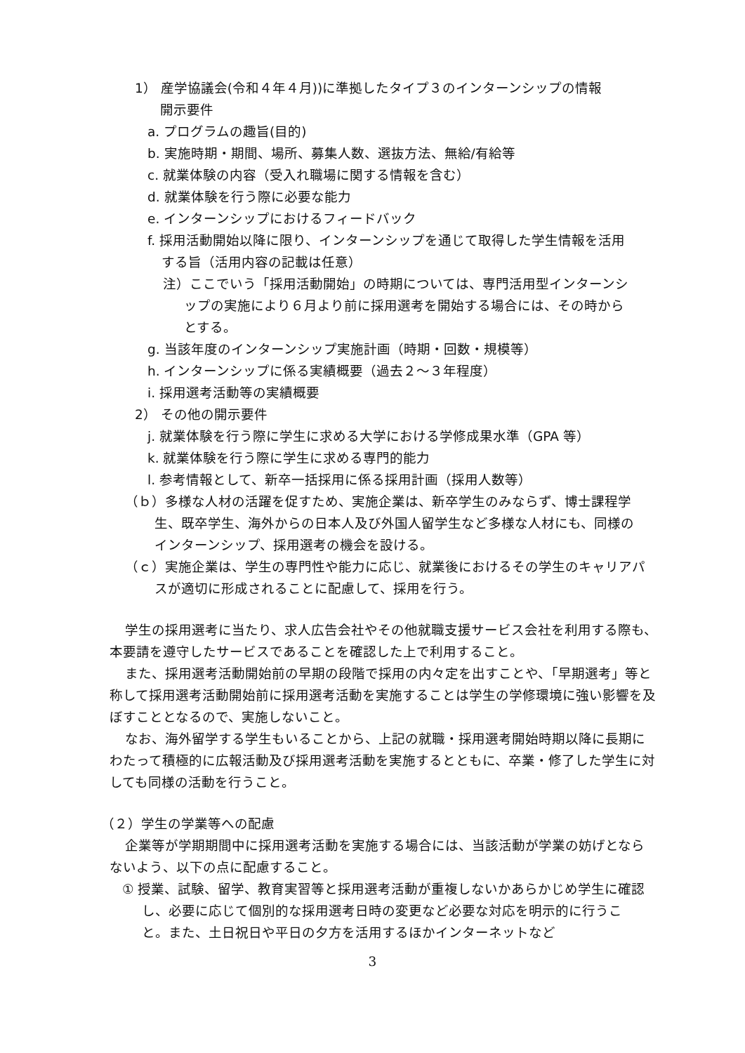1） 産学協議会(令和４年４月))に準拠したタイプ３のインターンシップの情報開示要件
a. プログラムの趣旨(目的)
b. 実施時期・期間、場所、募集人数、選抜方法、無給/有給等
c. 就業体験の内容（受入れ職場に関する情報を含む）
d. 就業体験を行う際に必要な能力
e. インターンシップにおけるフィードバック
f. 採用活動開始以降に限り、インターンシップを通じて取得した学生情報を活用する旨（活用内容の記載は任意）
注）ここでいう「採用活動開始」の時期については、専門活用型インターンシップの実施により６月より前に採用選考を開始する場合には、その時からとする。
g. 当該年度のインターンシップ実施計画（時期・回数・規模等）
h. インターンシップに係る実績概要（過去２～３年程度）
i. 採用選考活動等の実績概要
2） その他の開示要件
j. 就業体験を行う際に学生に求める大学における学修成果水準（GPA 等）
k. 就業体験を行う際に学生に求める専門的能力
l. 参考情報として、新卒一括採用に係る採用計画（採用人数等）
（ｂ）多様な人材の活躍を促すため、実施企業は、新卒学生のみならず、博士課程学生、既卒学生、海外からの日本人及び外国人留学生など多様な人材にも、同様のインターンシップ、採用選考の機会を設ける。
（ｃ）実施企業は、学生の専門性や能力に応じ、就業後におけるその学生のキャリアパスが適切に形成されることに配慮して、採用を行う。
学生の採用選考に当たり、求人広告会社やその他就職支援サービス会社を利用する際も、本要請を遵守したサービスであることを確認した上で利用すること。
また、採用選考活動開始前の早期の段階で採用の内々定を出すことや、「早期選考」等と称して採用選考活動開始前に採用選考活動を実施することは学生の学修環境に強い影響を及ぼすこととなるので、実施しないこと。
なお、海外留学する学生もいることから、上記の就職・採用選考開始時期以降に長期にわたって積極的に広報活動及び採用選考活動を実施するとともに、卒業・修了した学生に対しても同様の活動を行うこと。
（２）学生の学業等への配慮
企業等が学期期間中に採用選考活動を実施する場合には、当該活動が学業の妨げとならないよう、以下の点に配慮すること。
① 授業、試験、留学、教育実習等と採用選考活動が重複しないかあらかじめ学生に確認し、必要に応じて個別的な採用選考日時の変更など必要な対応を明示的に行うこと。また、土日祝日や平日の夕方を活用するほかインターネットなど
3